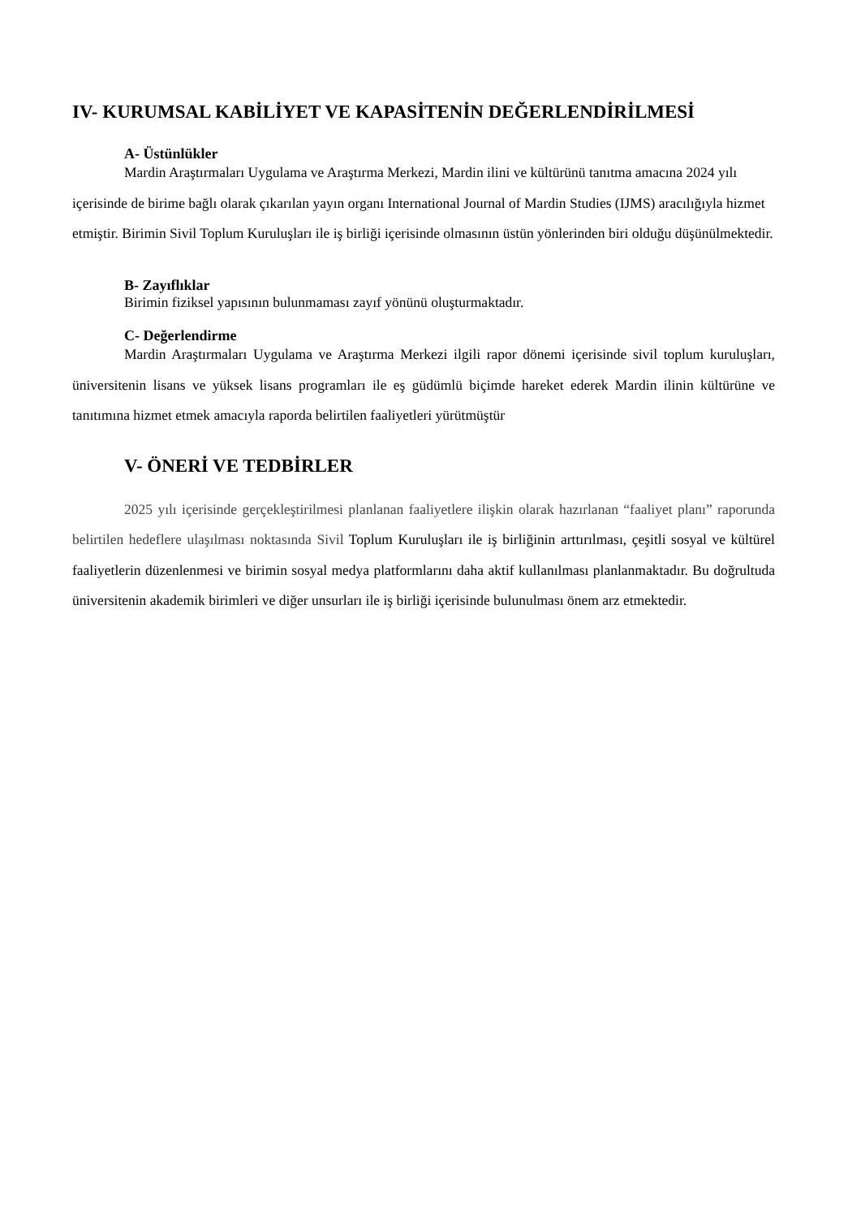IV- KURUMSAL KABİLİYET VE KAPASİTENİN DEĞERLENDİRİLMESİ
A- Üstünlükler
Mardin Araştırmaları Uygulama ve Araştırma Merkezi, Mardin ilini ve kültürünü tanıtma amacına 2024 yılı içerisinde de birime bağlı olarak çıkarılan yayın organı International Journal of Mardin Studies (IJMS) aracılığıyla hizmet etmiştir. Birimin Sivil Toplum Kuruluşları ile iş birliği içerisinde olmasının üstün yönlerinden biri olduğu düşünülmektedir.
B- Zayıflıklar
Birimin fiziksel yapısının bulunmaması zayıf yönünü oluşturmaktadır.
C- Değerlendirme
Mardin Araştırmaları Uygulama ve Araştırma Merkezi ilgili rapor dönemi içerisinde sivil toplum kuruluşları, üniversitenin lisans ve yüksek lisans programları ile eş güdümlü biçimde hareket ederek Mardin ilinin kültürüne ve tanıtımına hizmet etmek amacıyla raporda belirtilen faaliyetleri yürütmüştür
V- ÖNERİ VE TEDBİRLER
2025 yılı içerisinde gerçekleştirilmesi planlanan faaliyetlere ilişkin olarak hazırlanan “faaliyet planı” raporunda belirtilen hedeflere ulaşılması noktasında Sivil Toplum Kuruluşları ile iş birliğinin arttırılması, çeşitli sosyal ve kültürel faaliyetlerin düzenlenmesi ve birimin sosyal medya platformlarını daha aktif kullanılması planlanmaktadır. Bu doğrultuda üniversitenin akademik birimleri ve diğer unsurları ile iş birliği içerisinde bulunulması önem arz etmektedir.